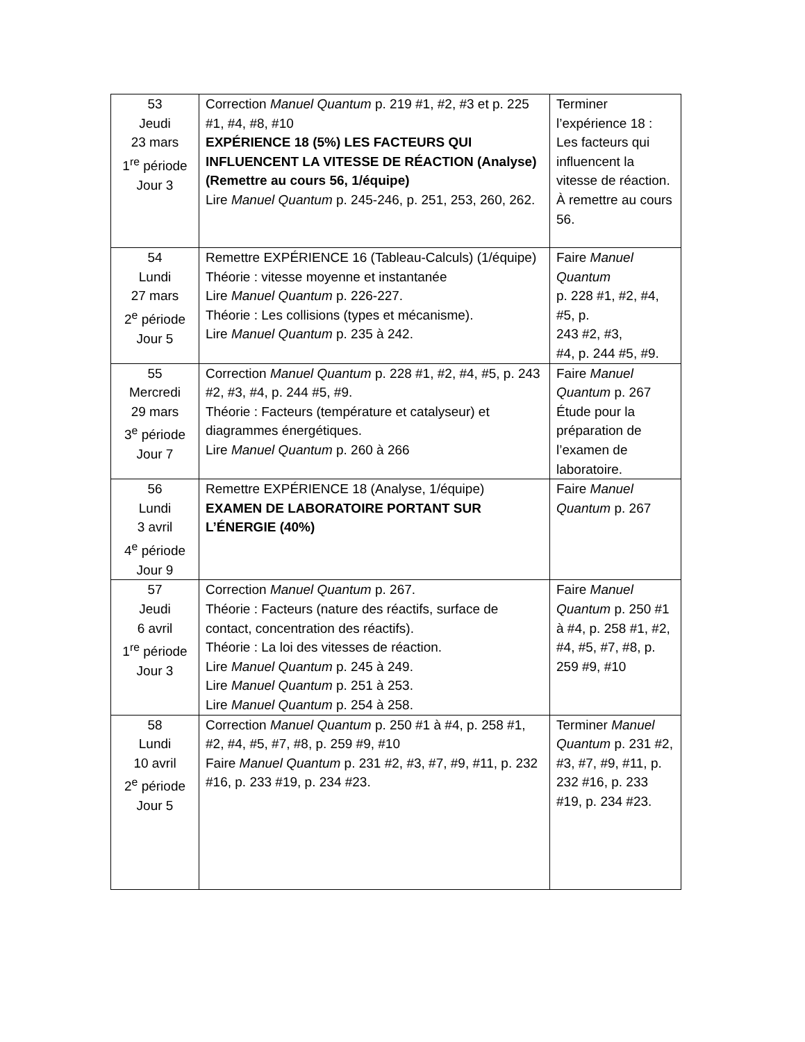| 53 Jeudi 23 mars 1<sup>re</sup> période Jour 3 | Correction Manuel Quantum p. 219 #1, #2, #3 et p. 225 #1, #4, #8, #10 EXPÉRIENCE 18 (5%) LES FACTEURS QUI INFLUENCENT LA VITESSE DE RÉACTION (Analyse) (Remettre au cours 56, 1/équipe) Lire Manuel Quantum p. 245-246, p. 251, 253, 260, 262. | Terminer l’expérience 18 : Les facteurs qui influencent la vitesse de réaction. À remettre au cours 56. |
| 54 Lundi 27 mars 2<sup>e</sup> période Jour 5 | Remettre EXPÉRIENCE 16 (Tableau-Calculs) (1/équipe) Théorie : vitesse moyenne et instantanée Lire Manuel Quantum p. 226-227. Théorie : Les collisions (types et mécanisme). Lire Manuel Quantum p. 235 à 242. | Faire Manuel Quantum p. 228 #1, #2, #4, #5, p. 243 #2, #3, #4, p. 244 #5, #9. |
| 55 Mercredi 29 mars 3<sup>e</sup> période Jour 7 | Correction Manuel Quantum p. 228 #1, #2, #4, #5, p. 243 #2, #3, #4, p. 244 #5, #9. Théorie : Facteurs (température et catalyseur) et diagrammes énergétiques. Lire Manuel Quantum p. 260 à 266 | Faire Manuel Quantum p. 267 Étude pour la préparation de l’examen de laboratoire. |
| 56 Lundi 3 avril 4<sup>e</sup> période Jour 9 | Remettre EXPÉRIENCE 18 (Analyse, 1/équipe) EXAMEN DE LABORATOIRE PORTANT SUR L’ÉNERGIE (40%) | Faire Manuel Quantum p. 267 |
| 57 Jeudi 6 avril 1<sup>re</sup> période Jour 3 | Correction Manuel Quantum p. 267. Théorie : Facteurs (nature des réactifs, surface de contact, concentration des réactifs). Théorie : La loi des vitesses de réaction. Lire Manuel Quantum p. 245 à 249. Lire Manuel Quantum p. 251 à 253. Lire Manuel Quantum p. 254 à 258. | Faire Manuel Quantum p. 250 #1 à #4, p. 258 #1, #2, #4, #5, #7, #8, p. 259 #9, #10 |
| 58 Lundi 10 avril 2<sup>e</sup> période Jour 5 | Correction Manuel Quantum p. 250 #1 à #4, p. 258 #1, #2, #4, #5, #7, #8, p. 259 #9, #10 Faire Manuel Quantum p. 231 #2, #3, #7, #9, #11, p. 232 #16, p. 233 #19, p. 234 #23. | Terminer Manuel Quantum p. 231 #2, #3, #7, #9, #11, p. 232 #16, p. 233 #19, p. 234 #23. |